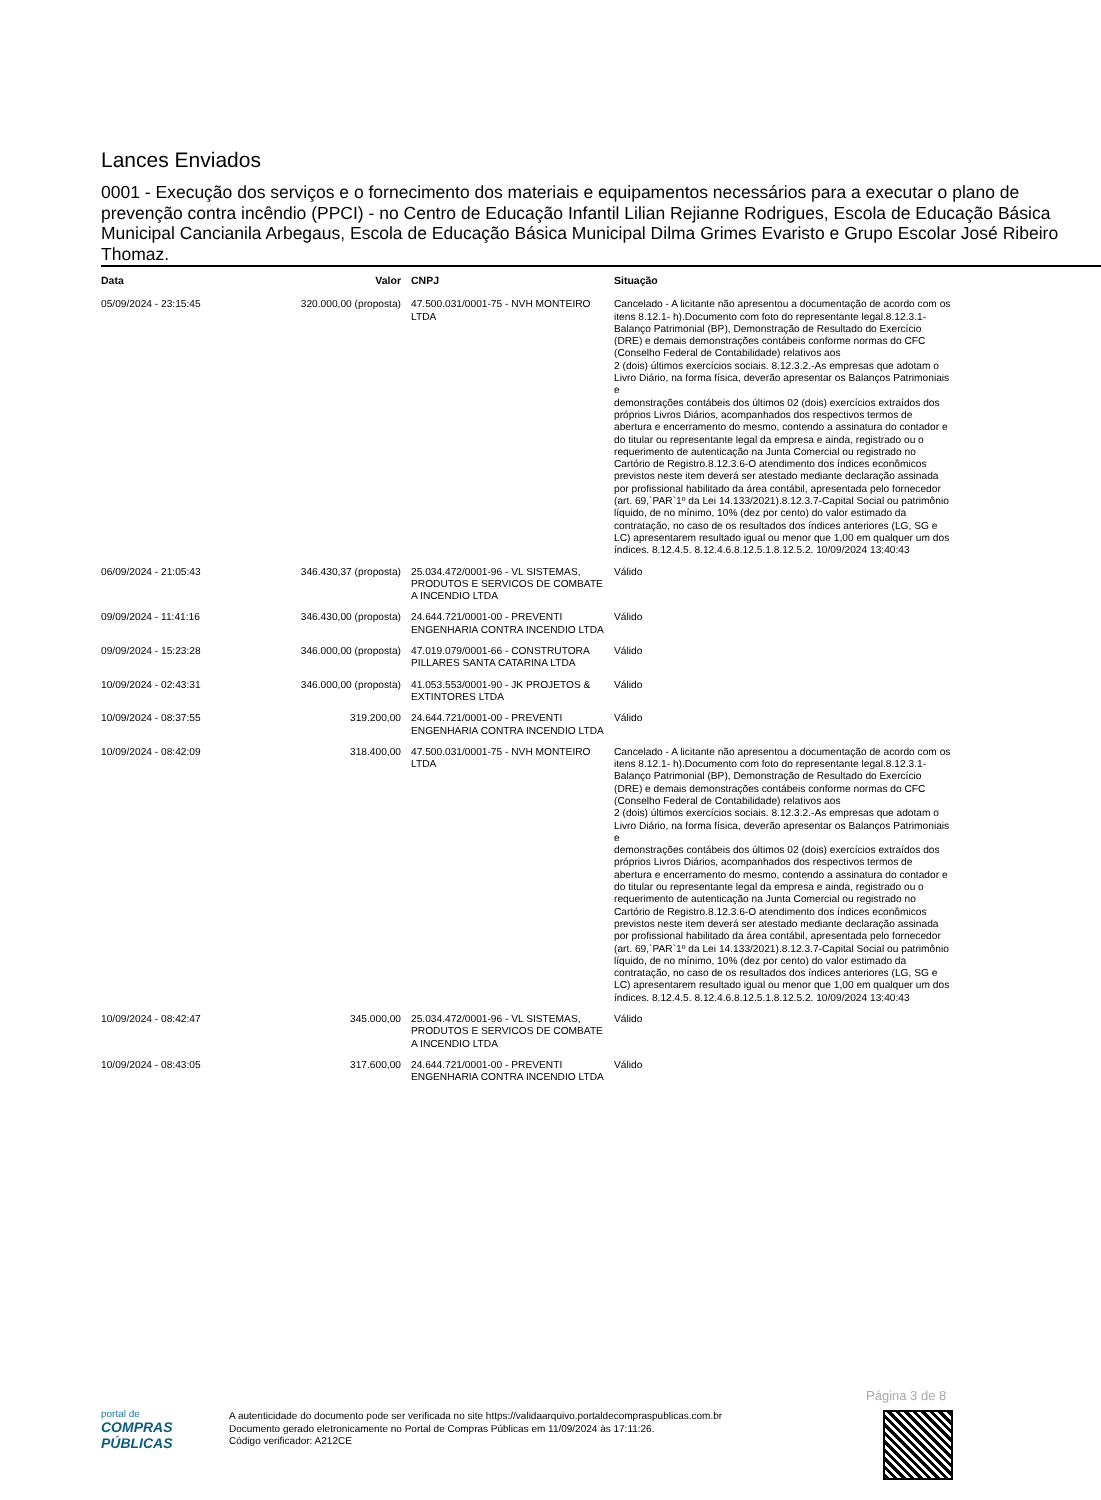Lances Enviados
0001 - Execução dos serviços e o fornecimento dos materiais e equipamentos necessários para a executar o plano de prevenção contra incêndio (PPCI) - no Centro de Educação Infantil Lilian Rejianne Rodrigues, Escola de Educação Básica Municipal Cancianila Arbegaus, Escola de Educação Básica Municipal Dilma Grimes Evaristo e Grupo Escolar José Ribeiro Thomaz.
| Data | Valor | CNPJ | Situação |
| --- | --- | --- | --- |
| 05/09/2024 - 23:15:45 | 320.000,00 (proposta) | 47.500.031/0001-75 - NVH MONTEIRO LTDA | Cancelado - A licitante não apresentou a documentação de acordo com os itens 8.12.1- h).Documento com foto do representante legal.8.12.3.1- Balanço Patrimonial (BP), Demonstração de Resultado do Exercício (DRE) e demais demonstrações contábeis conforme normas do CFC (Conselho Federal de Contabilidade) relativos aos 2 (dois) últimos exercícios sociais. 8.12.3.2.-As empresas que adotam o Livro Diário, na forma física, deverão apresentar os Balanços Patrimoniais e demonstrações contábeis dos últimos 02 (dois) exercícios extraídos dos próprios Livros Diários, acompanhados dos respectivos termos de abertura e encerramento do mesmo, contendo a assinatura do contador e do titular ou representante legal da empresa e ainda, registrado ou o requerimento de autenticação na Junta Comercial ou registrado no Cartório de Registro.8.12.3.6-O atendimento dos índices econômicos previstos neste item deverá ser atestado mediante declaração assinada por profissional habilitado da área contábil, apresentada pelo fornecedor (art. 69,`PAR`1º da Lei 14.133/2021).8.12.3.7-Capital Social ou patrimônio líquido, de no mínimo, 10% (dez por cento) do valor estimado da contratação, no caso de os resultados dos índices anteriores (LG, SG e LC) apresentarem resultado igual ou menor que 1,00 em qualquer um dos índices. 8.12.4.5. 8.12.4.6.8.12.5.1.8.12.5.2. 10/09/2024 13:40:43 |
| 06/09/2024 - 21:05:43 | 346.430,37 (proposta) | 25.034.472/0001-96 - VL SISTEMAS, PRODUTOS E SERVICOS DE COMBATE A INCENDIO LTDA | Válido |
| 09/09/2024 - 11:41:16 | 346.430,00 (proposta) | 24.644.721/0001-00 - PREVENTI ENGENHARIA CONTRA INCENDIO LTDA | Válido |
| 09/09/2024 - 15:23:28 | 346.000,00 (proposta) | 47.019.079/0001-66 - CONSTRUTORA PILLARES SANTA CATARINA LTDA | Válido |
| 10/09/2024 - 02:43:31 | 346.000,00 (proposta) | 41.053.553/0001-90 - JK PROJETOS & EXTINTORES LTDA | Válido |
| 10/09/2024 - 08:37:55 | 319.200,00 | 24.644.721/0001-00 - PREVENTI ENGENHARIA CONTRA INCENDIO LTDA | Válido |
| 10/09/2024 - 08:42:09 | 318.400,00 | 47.500.031/0001-75 - NVH MONTEIRO LTDA | Cancelado - A licitante não apresentou a documentação de acordo com os itens 8.12.1- h).Documento com foto do representante legal.8.12.3.1- Balanço Patrimonial (BP), Demonstração de Resultado do Exercício (DRE) e demais demonstrações contábeis conforme normas do CFC (Conselho Federal de Contabilidade) relativos aos 2 (dois) últimos exercícios sociais. 8.12.3.2.-As empresas que adotam o Livro Diário, na forma física, deverão apresentar os Balanços Patrimoniais e demonstrações contábeis dos últimos 02 (dois) exercícios extraídos dos próprios Livros Diários, acompanhados dos respectivos termos de abertura e encerramento do mesmo, contendo a assinatura do contador e do titular ou representante legal da empresa e ainda, registrado ou o requerimento de autenticação na Junta Comercial ou registrado no Cartório de Registro.8.12.3.6-O atendimento dos índices econômicos previstos neste item deverá ser atestado mediante declaração assinada por profissional habilitado da área contábil, apresentada pelo fornecedor (art. 69,`PAR`1º da Lei 14.133/2021).8.12.3.7-Capital Social ou patrimônio líquido, de no mínimo, 10% (dez por cento) do valor estimado da contratação, no caso de os resultados dos índices anteriores (LG, SG e LC) apresentarem resultado igual ou menor que 1,00 em qualquer um dos índices. 8.12.4.5. 8.12.4.6.8.12.5.1.8.12.5.2. 10/09/2024 13:40:43 |
| 10/09/2024 - 08:42:47 | 345.000,00 | 25.034.472/0001-96 - VL SISTEMAS, PRODUTOS E SERVICOS DE COMBATE A INCENDIO LTDA | Válido |
| 10/09/2024 - 08:43:05 | 317.600,00 | 24.644.721/0001-00 - PREVENTI ENGENHARIA CONTRA INCENDIO LTDA | Válido |
Página 3 de 8
portal de
COMPRAS PÚBLICAS
A autenticidade do documento pode ser verificada no site https://validaarquivo.portaldecompraspublicas.com.br
Documento gerado eletronicamente no Portal de Compras Públicas em 11/09/2024 às 17:11:26.
Código verificador: A212CE